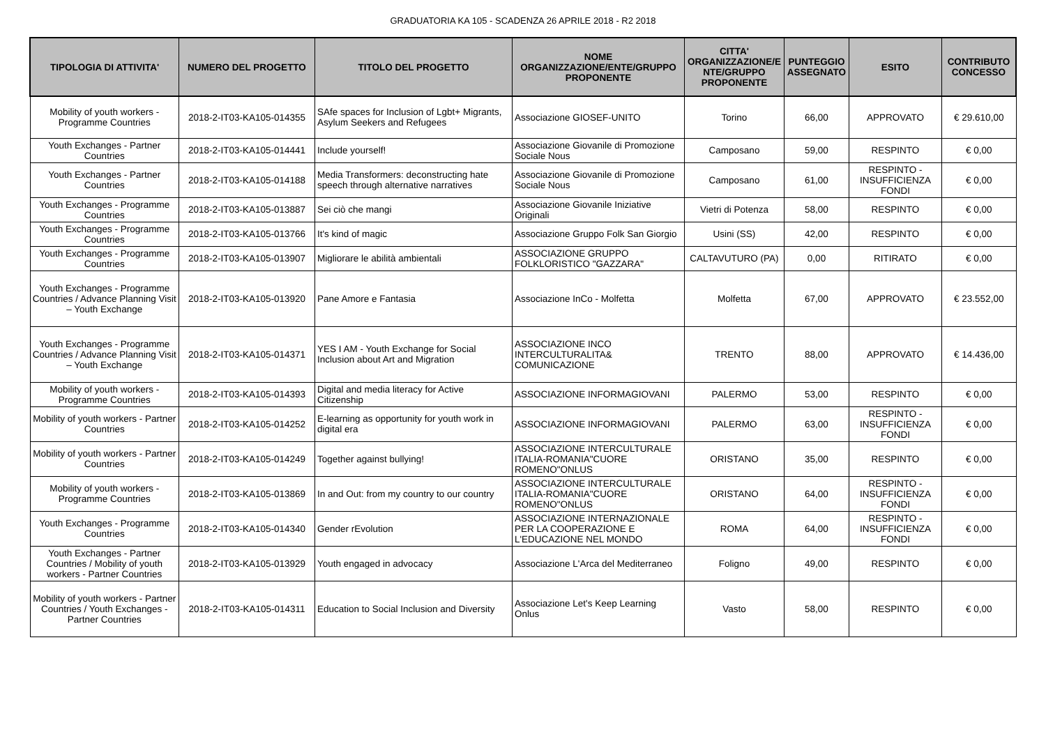GRADUATORIA KA 105 - SCADENZA 26 APRILE 2018 - R2 2018
| TIPOLOGIA DI ATTIVITA' | NUMERO DEL PROGETTO | TITOLO DEL PROGETTO | NOME ORGANIZZAZIONE/ENTE/GRUPPO PROPONENTE | CITTA' ORGANIZZAZIONE/E NTE/GRUPPO PROPONENTE | PUNTEGGIO ASSEGNATO | ESITO | CONTRIBUTO CONCESSO |
| --- | --- | --- | --- | --- | --- | --- | --- |
| Mobility of youth workers - Programme Countries | 2018-2-IT03-KA105-014355 | SAfe spaces for Inclusion of Lgbt+ Migrants, Asylum Seekers and Refugees | Associazione GIOSEF-UNITO | Torino | 66,00 | APPROVATO | € 29.610,00 |
| Youth Exchanges - Partner Countries | 2018-2-IT03-KA105-014441 | Include yourself! | Associazione Giovanile di Promozione Sociale Nous | Camposano | 59,00 | RESPINTO | € 0,00 |
| Youth Exchanges - Partner Countries | 2018-2-IT03-KA105-014188 | Media Transformers: deconstructing hate speech through alternative narratives | Associazione Giovanile di Promozione Sociale Nous | Camposano | 61,00 | RESPINTO - INSUFFICIENZA FONDI | € 0,00 |
| Youth Exchanges - Programme Countries | 2018-2-IT03-KA105-013887 | Sei ciò che mangi | Associazione Giovanile Iniziative Originali | Vietri di Potenza | 58,00 | RESPINTO | € 0,00 |
| Youth Exchanges - Programme Countries | 2018-2-IT03-KA105-013766 | It's kind of magic | Associazione Gruppo Folk San Giorgio | Usini (SS) | 42,00 | RESPINTO | € 0,00 |
| Youth Exchanges - Programme Countries | 2018-2-IT03-KA105-013907 | Migliorare le abilità ambientali | ASSOCIAZIONE GRUPPO FOLKLORISTICO "GAZZARA" | CALTAVUTURO (PA) | 0,00 | RITIRATO | € 0,00 |
| Youth Exchanges - Programme Countries / Advance Planning Visit – Youth Exchange | 2018-2-IT03-KA105-013920 | Pane Amore e Fantasia | Associazione InCo - Molfetta | Molfetta | 67,00 | APPROVATO | € 23.552,00 |
| Youth Exchanges - Programme Countries / Advance Planning Visit – Youth Exchange | 2018-2-IT03-KA105-014371 | YES I AM - Youth Exchange for Social Inclusion about Art and Migration | ASSOCIAZIONE INCO INTERCULTURALITA& COMUNICAZIONE | TRENTO | 88,00 | APPROVATO | € 14.436,00 |
| Mobility of youth workers - Programme Countries | 2018-2-IT03-KA105-014393 | Digital and media literacy for Active Citizenship | ASSOCIAZIONE INFORMAGIOVANI | PALERMO | 53,00 | RESPINTO | € 0,00 |
| Mobility of youth workers - Partner Countries | 2018-2-IT03-KA105-014252 | E-learning as opportunity for youth work in digital era | ASSOCIAZIONE INFORMAGIOVANI | PALERMO | 63,00 | RESPINTO - INSUFFICIENZA FONDI | € 0,00 |
| Mobility of youth workers - Partner Countries | 2018-2-IT03-KA105-014249 | Together against bullying! | ASSOCIAZIONE INTERCULTURALE ITALIA-ROMANIA"CUORE ROMENO"ONLUS | ORISTANO | 35,00 | RESPINTO | € 0,00 |
| Mobility of youth workers - Programme Countries | 2018-2-IT03-KA105-013869 | In and Out: from my country to our country | ASSOCIAZIONE INTERCULTURALE ITALIA-ROMANIA"CUORE ROMENO"ONLUS | ORISTANO | 64,00 | RESPINTO - INSUFFICIENZA FONDI | € 0,00 |
| Youth Exchanges - Programme Countries | 2018-2-IT03-KA105-014340 | Gender rEvolution | ASSOCIAZIONE INTERNAZIONALE PER LA COOPERAZIONE E L'EDUCAZIONE NEL MONDO | ROMA | 64,00 | RESPINTO - INSUFFICIENZA FONDI | € 0,00 |
| Youth Exchanges - Partner Countries / Mobility of youth workers - Partner Countries | 2018-2-IT03-KA105-013929 | Youth engaged in advocacy | Associazione L'Arca del Mediterraneo | Foligno | 49,00 | RESPINTO | € 0,00 |
| Mobility of youth workers - Partner Countries / Youth Exchanges - Partner Countries | 2018-2-IT03-KA105-014311 | Education to Social Inclusion and Diversity | Associazione Let's Keep Learning Onlus | Vasto | 58,00 | RESPINTO | € 0,00 |